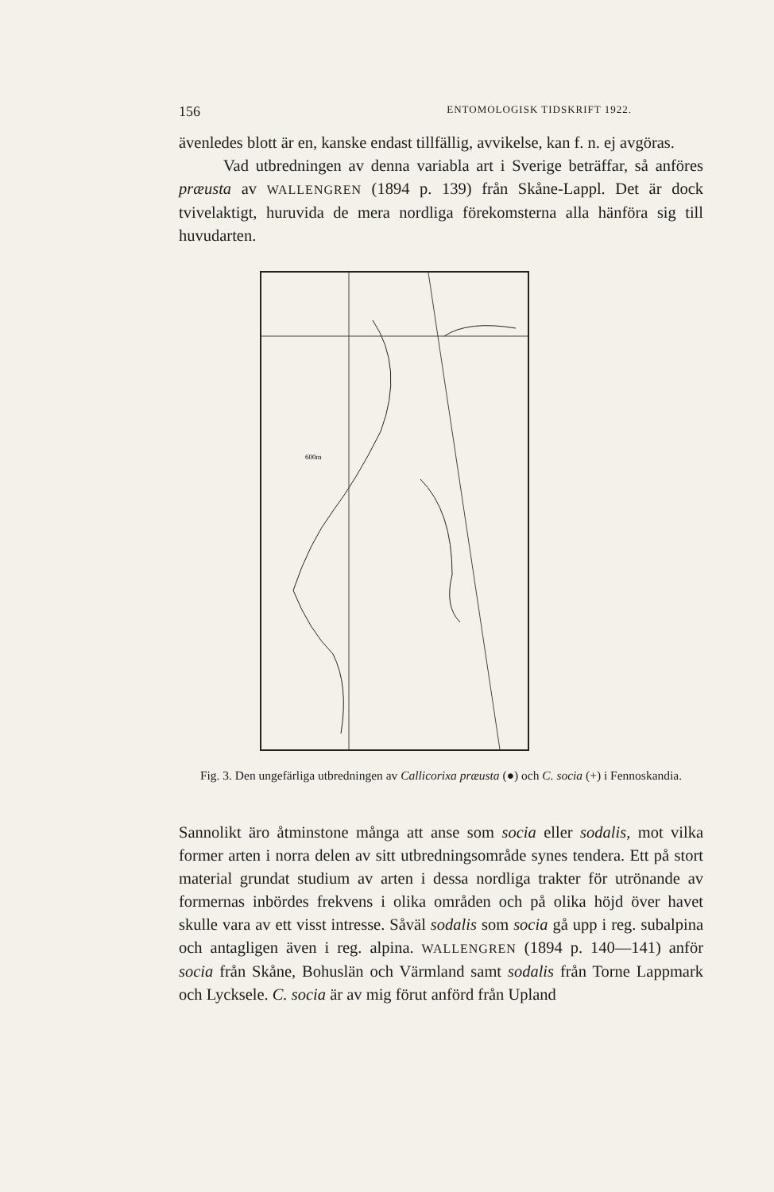156 ENTOMOLOGISK TIDSKRIFT 1922.
ävenledes blott är en, kanske endast tillfällig, avvikelse, kan f. n. ej avgöras.
Vad utbredningen av denna variabla art i Sverige beträffar, så anföres præusta av WALLENGREN (1894 p. 139) från Skåne-Lappl. Det är dock tvivelaktigt, huruvida de mera nordliga förekomsterna alla hänföra sig till huvudarten.
600m
Fig. 3. Den ungefärliga utbredningen av Callicorixa præusta (●) och C. socia (+) i Fennoskandia.
Sannolikt äro åtminstone många att anse som socia eller sodalis, mot vilka former arten i norra delen av sitt utbredningsområde synes tendera. Ett på stort material grundat studium av arten i dessa nordliga trakter för utrönande av formernas inbördes frekvens i olika områden och på olika höjd över havet skulle vara av ett visst intresse. Såväl sodalis som socia gå upp i reg. subalpina och antagligen även i reg. alpina. WALLENGREN (1894 p. 140—141) anför socia från Skåne, Bohuslän och Värmland samt sodalis från Torne Lappmark och Lycksele. C. socia är av mig förut anförd från Upland